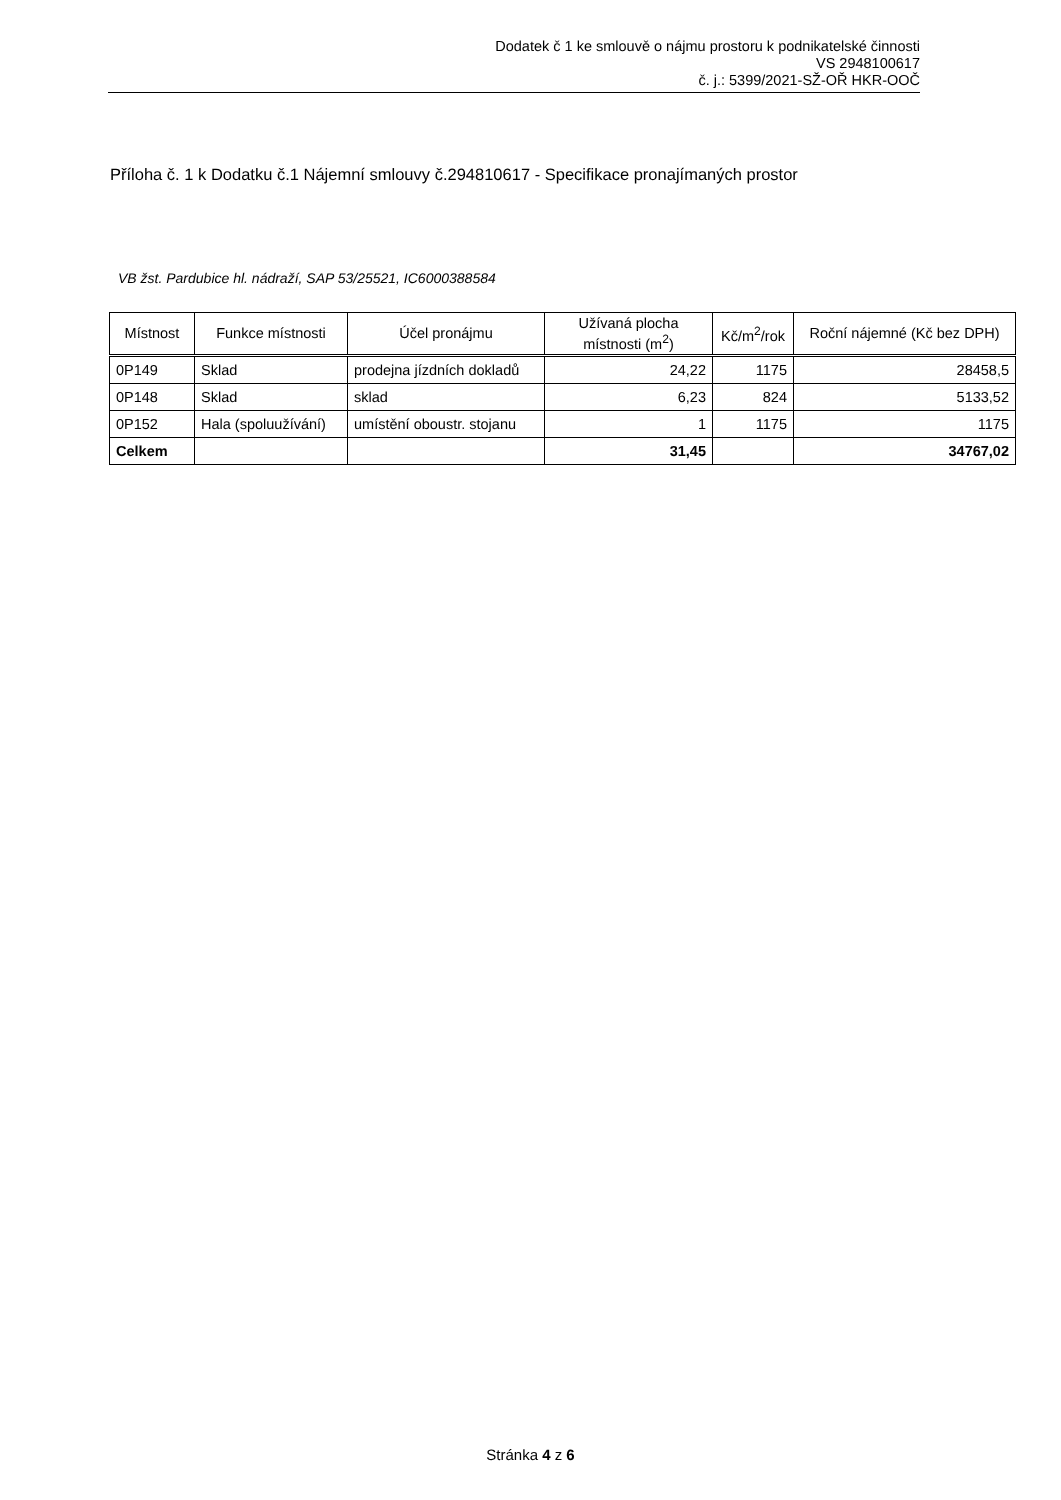Dodatek č 1 ke smlouvě o nájmu prostoru k podnikatelské činnosti
VS 2948100617
č. j.: 5399/2021-SŽ-OŘ HKR-OOČ
Příloha č. 1 k Dodatku č.1 Nájemní smlouvy č.294810617 - Specifikace pronajímaných prostor
VB žst. Pardubice hl. nádraží, SAP 53/25521, IC6000388584
| Místnost | Funkce místnosti | Účel pronájmu | Užívaná plocha místnosti (m<sup>2</sup>) | Kč/m<sup>2</sup>/rok | Roční nájemné (Kč bez DPH) |
| --- | --- | --- | --- | --- | --- |
| 0P149 | Sklad | prodejna jízdních dokladů | 24,22 | 1175 | 28458,5 |
| 0P148 | Sklad | sklad | 6,23 | 824 | 5133,52 |
| 0P152 | Hala (spoluužívání) | umístění oboustr. stojanu | 1 | 1175 | 1175 |
| Celkem | | | 31,45 | | 34767,02 |
Stránka 4 z 6